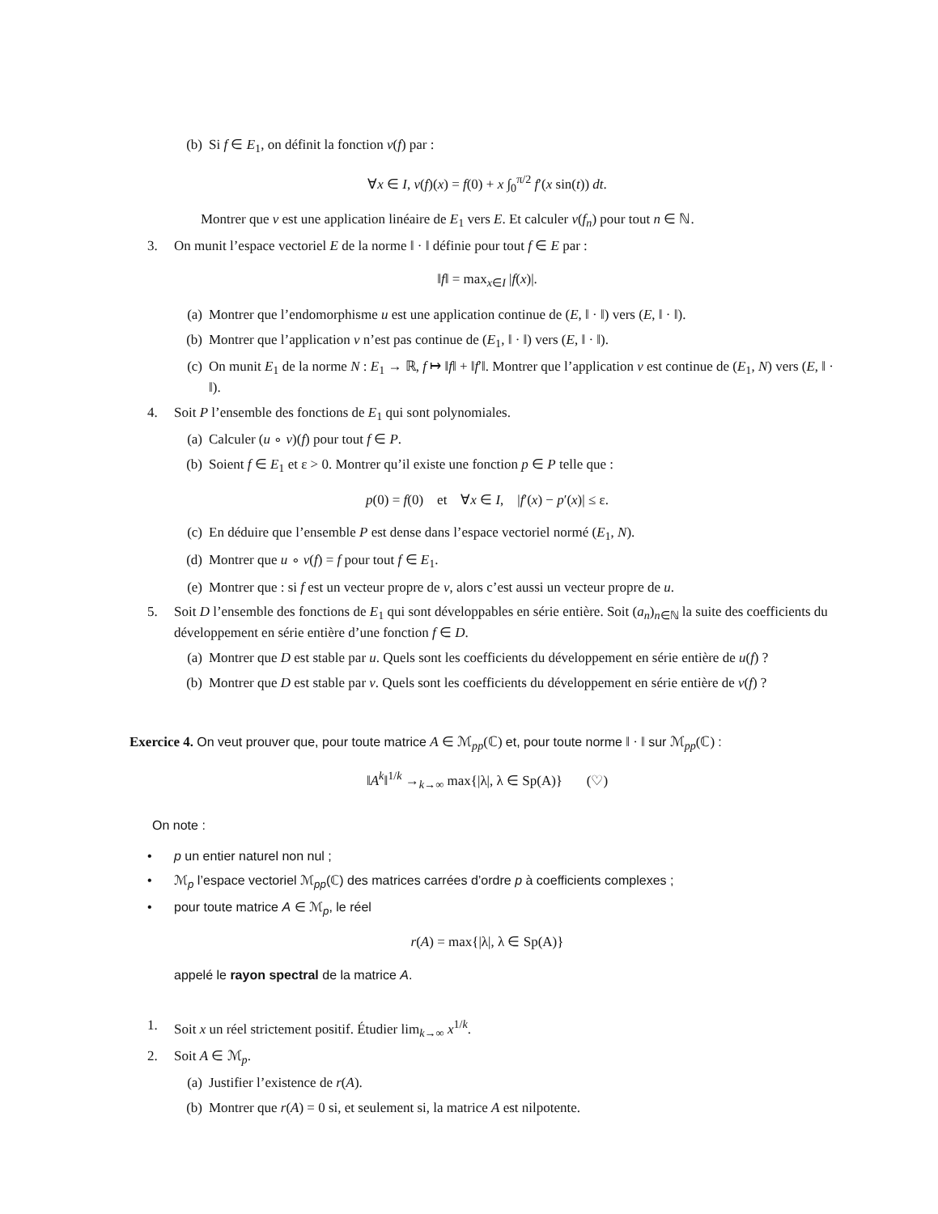(b) Si f ∈ E<sub>1</sub>, on définit la fonction v(f) par :
∀x ∈ I, v(f)(x) = f(0) + x ∫<sub>0</sub><sup>π/2</sup> f′(x sin(t)) dt.
Montrer que v est une application linéaire de E<sub>1</sub> vers E. Et calculer v(f<sub>n</sub>) pour tout n ∈ ℕ.
3. On munit l’espace vectoriel E de la norme ‖ · ‖ définie pour tout f ∈ E par :
‖f‖ = max<sub>x∈I</sub> |f(x)|.
(a) Montrer que l’endomorphisme u est une application continue de (E, ‖ · ‖) vers (E, ‖ · ‖).
(b) Montrer que l’application v n’est pas continue de (E<sub>1</sub>, ‖ · ‖) vers (E, ‖ · ‖).
(c) On munit E<sub>1</sub> de la norme N : E<sub>1</sub> → ℝ, f ↦ ‖f‖ + ‖f′‖. Montrer que l’application v est continue de (E<sub>1</sub>, N) vers (E, ‖ · ‖).
4. Soit P l’ensemble des fonctions de E<sub>1</sub> qui sont polynomiales.
(a) Calculer (u ∘ v)(f) pour tout f ∈ P.
(b) Soient f ∈ E<sub>1</sub> et ε > 0. Montrer qu’il existe une fonction p ∈ P telle que :
p(0) = f(0) et ∀x ∈ I, |f′(x) − p′(x)| ≤ ε.
(c) En déduire que l’ensemble P est dense dans l’espace vectoriel normé (E<sub>1</sub>, N).
(d) Montrer que u ∘ v(f) = f pour tout f ∈ E<sub>1</sub>.
(e) Montrer que : si f est un vecteur propre de v, alors c’est aussi un vecteur propre de u.
5. Soit D l’ensemble des fonctions de E<sub>1</sub> qui sont développables en série entière. Soit (a<sub>n</sub>)<sub>n∈ℕ</sub> la suite des coefficients du développement en série entière d’une fonction f ∈ D.
(a) Montrer que D est stable par u. Quels sont les coefficients du développement en série entière de u(f) ?
(b) Montrer que D est stable par v. Quels sont les coefficients du développement en série entière de v(f) ?
Exercice 4. On veut prouver que, pour toute matrice A ∈ ℳ<sub>pp</sub>(ℂ) et, pour toute norme ‖ · ‖ sur ℳ<sub>pp</sub>(ℂ) :
‖A<sup>k</sup>‖<sup>1/k</sup> →<sub>k→∞</sub> max{|λ|, λ ∈ Sp(A)} (♡)
On note :
• p un entier naturel non nul ;
• ℳ<sub>p</sub> l’espace vectoriel ℳ<sub>pp</sub>(ℂ) des matrices carrées d’ordre p à coefficients complexes ;
• pour toute matrice A ∈ ℳ<sub>p</sub>, le réel
r(A) = max{|λ|, λ ∈ Sp(A)}
appelé le rayon spectral de la matrice A.
1. Soit x un réel strictement positif. Étudier lim<sub>k→∞</sub> x<sup>1/k</sup>.
2. Soit A ∈ ℳ<sub>p</sub>.
(a) Justifier l’existence de r(A).
(b) Montrer que r(A) = 0 si, et seulement si, la matrice A est nilpotente.